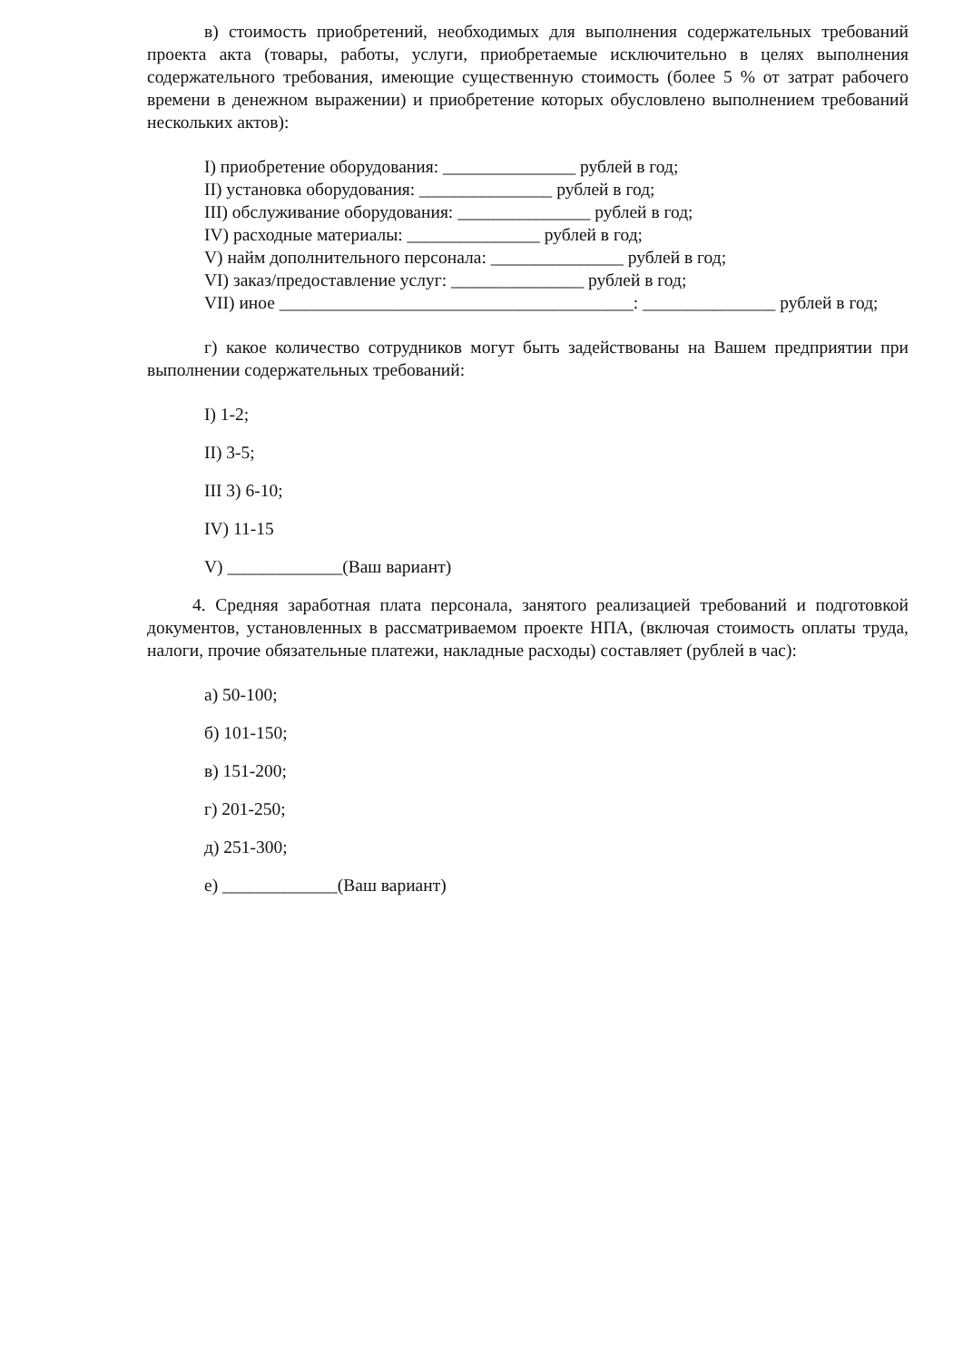в) стоимость приобретений, необходимых для выполнения содержательных требований проекта акта (товары, работы, услуги, приобретаемые исключительно в целях выполнения содержательного требования, имеющие существенную стоимость (более 5 % от затрат рабочего времени в денежном выражении) и приобретение которых обусловлено выполнением требований нескольких актов):
I) приобретение оборудования: _______________ рублей в год;
II) установка оборудования: _______________ рублей в год;
III) обслуживание оборудования: _______________ рублей в год;
IV) расходные материалы: _______________ рублей в год;
V) найм дополнительного персонала: _______________ рублей в год;
VI) заказ/предоставление услуг: _______________ рублей в год;
VII) иное ________________________________________: _______________ рублей в год;
г) какое количество сотрудников могут быть задействованы на Вашем предприятии при выполнении содержательных требований:
I) 1-2;
II) 3-5;
III 3) 6-10;
IV) 11-15
V) _____________(Ваш вариант)
4. Средняя заработная плата персонала, занятого реализацией требований и подготовкой документов, установленных в рассматриваемом проекте НПА, (включая стоимость оплаты труда, налоги, прочие обязательные платежи, накладные расходы) составляет (рублей в час):
а) 50-100;
б) 101-150;
в) 151-200;
г) 201-250;
д) 251-300;
е) _____________(Ваш вариант)